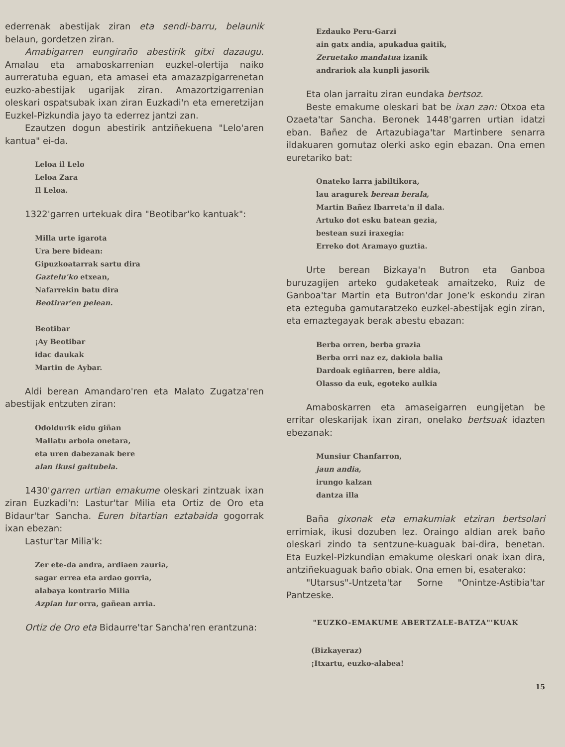ederrenak abestijak ziran eta sendi-barru, belaunik belaun, gordetzen ziran.
Amabigarren eungiraño abestirik gitxi dazaugu. Amalau eta amaboskarrenian euzkel-olertija naiko aurreratuba eguan, eta amasei eta amazazpigarrenetan euzko-abestijak ugarijak ziran. Amazortzigarrenian oleskari ospatsubak ixan ziran Euzkadi'n eta emeretzijan Euzkel-Pizkundia jayo ta ederrez jantzi zan.
Ezautzen dogun abestirik antziñekuena "Lelo'aren kantua" ei-da.
Leloa il Lelo
Leloa Zara
Il Leloa.
1322'garren urtekuak dira "Beotibar'ko kantuak":
Milla urte igarota
Ura bere bidean:
Gipuzkoatarrak sartu dira
Gaztelu'ko etxean,
Nafarrekin batu dira
Beotirar'en pelean.
Beotibar
¡Ay Beotibar
idac daukak
Martin de Aybar.
Aldi berean Amandaro'ren eta Malato Zugatza'ren abestijak entzuten ziran:
Odoldurik eidu giñan
Mallatu arbola onetara,
eta uren dabezanak bere
alan ikusi gaitubela.
1430'garren urtian emakume oleskari zintzuak ixan ziran Euzkadi'n: Lastur'tar Milia eta Ortiz de Oro eta Bidaur'tar Sancha. Euren bitartian eztabaida gogorrak ixan ebezan:
Lastur'tar Milia'k:
Zer ete-da andra, ardiaen zauria,
sagar errea eta ardao gorria,
alabaya kontrario Milia
Azpian lur orra, gañean arria.
Ortiz de Oro eta Bidaurre'tar Sancha'ren erantzuna:
Ezdauko Peru-Garzi
ain gatx andia, apukadua gaitik,
Zeruetako mandatua izanik
andrariok ala kunpli jasorik
Eta olan jarraitu ziran eundaka bertsoz.
Beste emakume oleskari bat be ixan zan: Otxoa eta Ozaeta'tar Sancha. Beronek 1448'garren urtian idatzi eban. Bañez de Artazubiaga'tar Martinbere senarra ildakuaren gomutaz olerki asko egin ebazan. Ona emen euretariko bat:
Onateko larra jabiltikora,
lau aragurek berean berala,
Martin Bañez Ibarreta'n il dala.
Artuko dot esku batean gezia,
bestean suzi iraxegia:
Erreko dot Aramayo guztia.
Urte berean Bizkaya'n Butron eta Ganboa buruzagijen arteko gudaketeak amaitzeko, Ruiz de Ganboa'tar Martin eta Butron'dar Jone'k eskondu ziran eta ezteguba gamutaratzeko euzkel-abestijak egin ziran, eta emaztegayak berak abestu ebazan:
Berba orren, berba grazia
Berba orri naz ez, dakiola balia
Dardoak egiñarren, bere aldia,
Olasso da euk, egoteko aulkia
Amaboskarren eta amaseigarren eungijetan be erritar oleskarijak ixan ziran, onelako bertsuak idazten ebezanak:
Munsiur Chanfarron,
jaun andia,
irungo kalzan
dantza illa
Baña gixonak eta emakumiak etziran bertsolari errimiak, ikusi dozuben lez. Oraingo aldian arek baño oleskari zindo ta sentzune-kuaguak bai-dira, benetan. Eta Euzkel-Pizkundian emakume oleskari onak ixan dira, antziñekuaguak baño obiak. Ona emen bi, esaterako:
"Utarsus"-Untzeta'tar Sorne "Onintze-Astibia'tar Pantzeske.
"EUZKO-EMAKUME ABERTZALE-BATZA"'KUAK
(Bizkayeraz)
¡Itxartu, euzko-alabea!
15